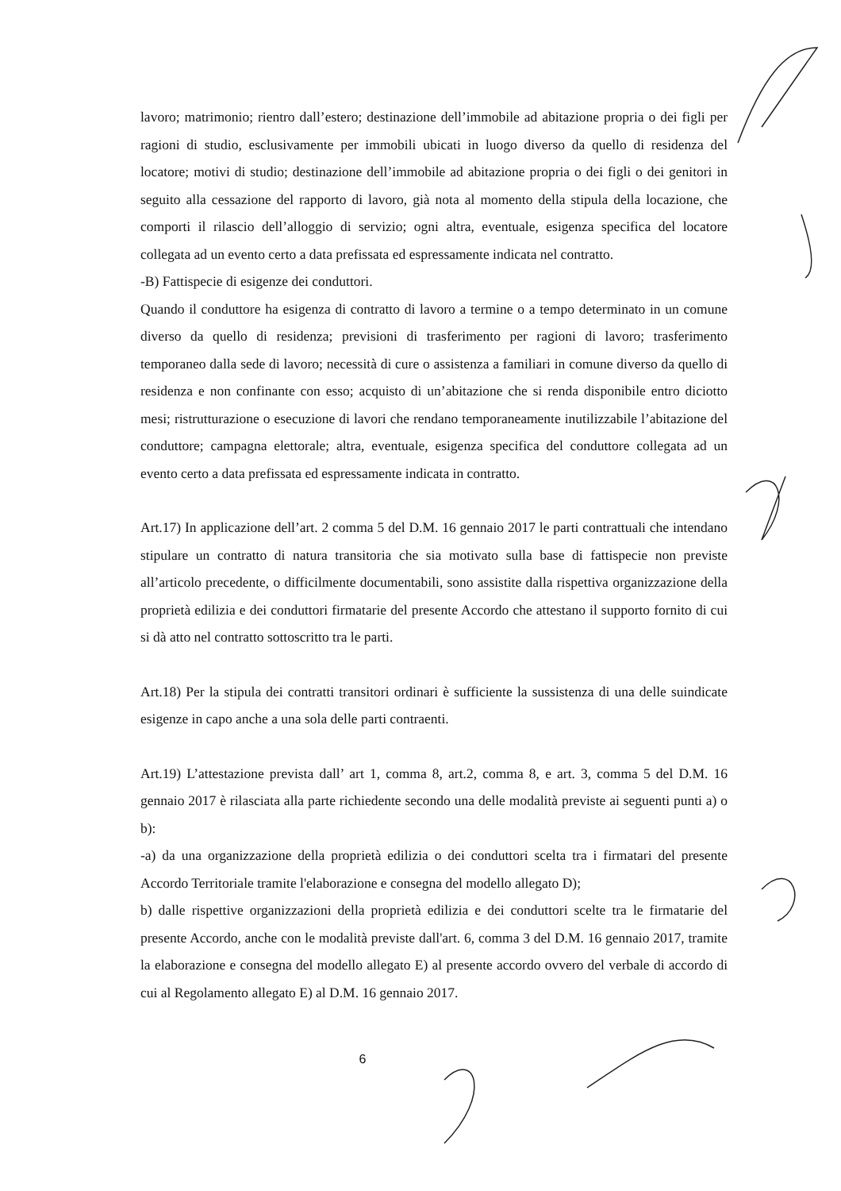lavoro; matrimonio; rientro dall’estero; destinazione dell’immobile ad abitazione propria o dei figli per ragioni di studio, esclusivamente per immobili ubicati in luogo diverso da quello di residenza del locatore; motivi di studio; destinazione dell’immobile ad abitazione propria o dei figli o dei genitori in seguito alla cessazione del rapporto di lavoro, già nota al momento della stipula della locazione, che comporti il rilascio dell’alloggio di servizio; ogni altra, eventuale, esigenza specifica del locatore collegata ad un evento certo a data prefissata ed espressamente indicata nel contratto.
-B) Fattispecie di esigenze dei conduttori.
Quando il conduttore ha esigenza di contratto di lavoro a termine o a tempo determinato in un comune diverso da quello di residenza; previsioni di trasferimento per ragioni di lavoro; trasferimento temporaneo dalla sede di lavoro; necessità di cure o assistenza a familiari in comune diverso da quello di residenza e non confinante con esso; acquisto di un’abitazione che si renda disponibile entro diciotto mesi; ristrutturazione o esecuzione di lavori che rendano temporaneamente inutilizzabile l’abitazione del conduttore; campagna elettorale; altra, eventuale, esigenza specifica del conduttore collegata ad un evento certo a data prefissata ed espressamente indicata in contratto.
Art.17) In applicazione dell’art. 2 comma 5 del D.M. 16 gennaio 2017 le parti contrattuali che intendano stipulare un contratto di natura transitoria che sia motivato sulla base di fattispecie non previste all’articolo precedente, o difficilmente documentabili, sono assistite dalla rispettiva organizzazione della proprietà edilizia e dei conduttori firmatarie del presente Accordo che attestano il supporto fornito di cui si dà atto nel contratto sottoscritto tra le parti.
Art.18) Per la stipula dei contratti transitori ordinari è sufficiente la sussistenza di una delle suindicate esigenze in capo anche a una sola delle parti contraenti.
Art.19) L’attestazione prevista dall’ art 1, comma 8, art.2, comma 8, e art. 3, comma 5 del D.M. 16 gennaio 2017 è rilasciata alla parte richiedente secondo una delle modalità previste ai seguenti punti a) o b):
-a) da una organizzazione della proprietà edilizia o dei conduttori scelta tra i firmatari del presente Accordo Territoriale tramite l'elaborazione e consegna del modello allegato D);
b) dalle rispettive organizzazioni della proprietà edilizia e dei conduttori scelte tra le firmatarie del presente Accordo, anche con le modalità previste dall'art. 6, comma 3 del D.M. 16 gennaio 2017, tramite la elaborazione e consegna del modello allegato E) al presente accordo ovvero del verbale di accordo di cui al Regolamento allegato E) al D.M. 16 gennaio 2017.
6